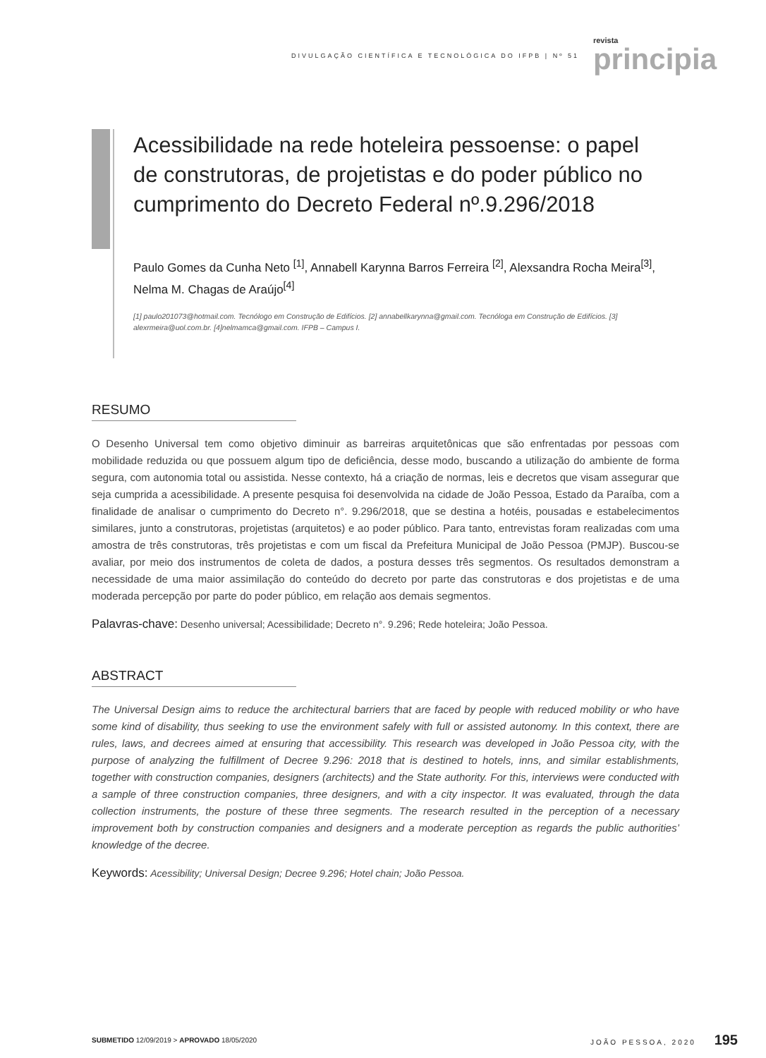DIVULGAÇÃO CIENTÍFICA E TECNOLÓGICA DO IFPB | Nº 51 revista
principia
Acessibilidade na rede hoteleira pessoense: o papel de construtoras, de projetistas e do poder público no cumprimento do Decreto Federal nº.9.296/2018
Paulo Gomes da Cunha Neto <sup>[1]</sup>, Annabell Karynna Barros Ferreira <sup>[2]</sup>, Alexsandra Rocha Meira<sup>[3]</sup>, Nelma M. Chagas de Araújo<sup>[4]</sup>
[1] paulo201073@hotmail.com. Tecnólogo em Construção de Edifícios. [2] annabellkarynna@gmail.com. Tecnóloga em Construção de Edifícios. [3] alexrmeira@uol.com.br. [4]nelmamca@gmail.com. IFPB – Campus I.
RESUMO
O Desenho Universal tem como objetivo diminuir as barreiras arquitetônicas que são enfrentadas por pessoas com mobilidade reduzida ou que possuem algum tipo de deficiência, desse modo, buscando a utilização do ambiente de forma segura, com autonomia total ou assistida. Nesse contexto, há a criação de normas, leis e decretos que visam assegurar que seja cumprida a acessibilidade. A presente pesquisa foi desenvolvida na cidade de João Pessoa, Estado da Paraíba, com a finalidade de analisar o cumprimento do Decreto n°. 9.296/2018, que se destina a hotéis, pousadas e estabelecimentos similares, junto a construtoras, projetistas (arquitetos) e ao poder público. Para tanto, entrevistas foram realizadas com uma amostra de três construtoras, três projetistas e com um fiscal da Prefeitura Municipal de João Pessoa (PMJP). Buscou-se avaliar, por meio dos instrumentos de coleta de dados, a postura desses três segmentos. Os resultados demonstram a necessidade de uma maior assimilação do conteúdo do decreto por parte das construtoras e dos projetistas e de uma moderada percepção por parte do poder público, em relação aos demais segmentos.
Palavras-chave: Desenho universal; Acessibilidade; Decreto n°. 9.296; Rede hoteleira; João Pessoa.
ABSTRACT
The Universal Design aims to reduce the architectural barriers that are faced by people with reduced mobility or who have some kind of disability, thus seeking to use the environment safely with full or assisted autonomy. In this context, there are rules, laws, and decrees aimed at ensuring that accessibility. This research was developed in João Pessoa city, with the purpose of analyzing the fulfillment of Decree 9.296: 2018 that is destined to hotels, inns, and similar establishments, together with construction companies, designers (architects) and the State authority. For this, interviews were conducted with a sample of three construction companies, three designers, and with a city inspector. It was evaluated, through the data collection instruments, the posture of these three segments. The research resulted in the perception of a necessary improvement both by construction companies and designers and a moderate perception as regards the public authorities’ knowledge of the decree.
Keywords: Acessibility; Universal Design; Decree 9.296; Hotel chain; João Pessoa.
SUBMETIDO 12/09/2019 > APROVADO 18/05/2020 JOÃO PESSOA, 2020 195